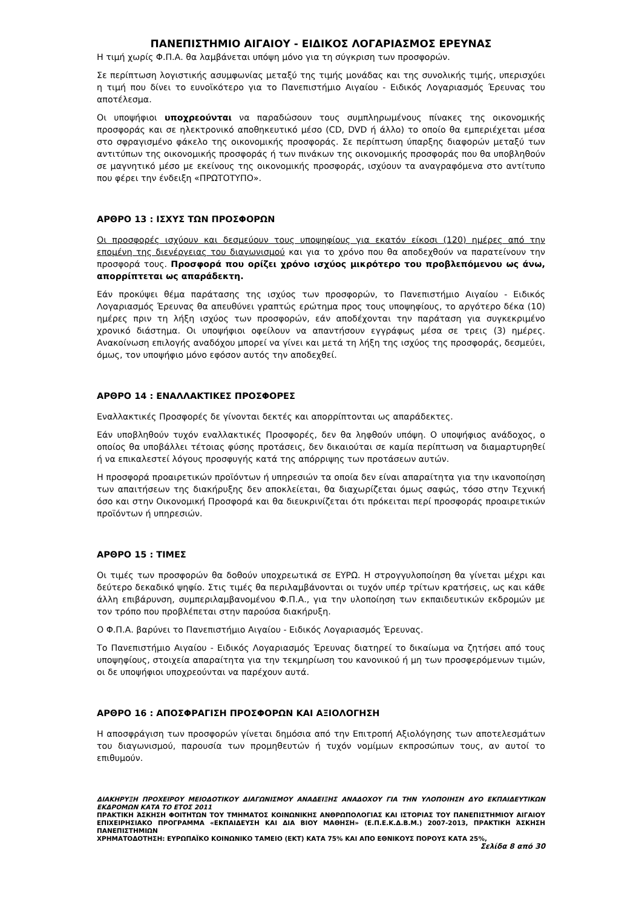ΠΑΝΕΠΙΣΤΗΜΙΟ ΑΙΓΑΙΟΥ - ΕΙΔΙΚΟΣ ΛΟΓΑΡΙΑΣΜΟΣ ΕΡΕΥΝΑΣ
Η τιμή χωρίς Φ.Π.Α. θα λαμβάνεται υπόψη μόνο για τη σύγκριση των προσφορών.
Σε περίπτωση λογιστικής ασυμφωνίας μεταξύ της τιμής μονάδας και της συνολικής τιμής, υπερισχύει η τιμή που δίνει το ευνοϊκότερο για το Πανεπιστήμιο Αιγαίου - Ειδικός Λογαριασμός Έρευνας του αποτέλεσμα.
Οι υποψήφιοι υποχρεούνται να παραδώσουν τους συμπληρωμένους πίνακες της οικονομικής προσφοράς και σε ηλεκτρονικό αποθηκευτικό μέσο (CD, DVD ή άλλο) το οποίο θα εμπεριέχεται μέσα στο σφραγισμένο φάκελο της οικονομικής προσφοράς. Σε περίπτωση ύπαρξης διαφορών μεταξύ των αντιτύπων της οικονομικής προσφοράς ή των πινάκων της οικονομικής προσφοράς που θα υποβληθούν σε μαγνητικό μέσο με εκείνους της οικονομικής προσφοράς, ισχύουν τα αναγραφόμενα στο αντίτυπο που φέρει την ένδειξη «ΠΡΩΤΟΤΥΠΟ».
ΑΡΘΡΟ 13 : ΙΣΧΥΣ ΤΩΝ ΠΡΟΣΦΟΡΩΝ
Οι προσφορές ισχύουν και δεσμεύουν τους υποψηφίους για εκατόν είκοσι (120) ημέρες από την επομένη της διενέργειας του διαγωνισμού και για το χρόνο που θα αποδεχθούν να παρατείνουν την προσφορά τους. Προσφορά που ορίζει χρόνο ισχύος μικρότερο του προβλεπόμενου ως άνω, απορρίπτεται ως απαράδεκτη.
Εάν προκύψει θέμα παράτασης της ισχύος των προσφορών, το Πανεπιστήμιο Αιγαίου - Ειδικός Λογαριασμός Έρευνας θα απευθύνει γραπτώς ερώτημα προς τους υποψηφίους, το αργότερο δέκα (10) ημέρες πριν τη λήξη ισχύος των προσφορών, εάν αποδέχονται την παράταση για συγκεκριμένο χρονικό διάστημα. Οι υποψήφιοι οφείλουν να απαντήσουν εγγράφως μέσα σε τρεις (3) ημέρες. Ανακοίνωση επιλογής αναδόχου μπορεί να γίνει και μετά τη λήξη της ισχύος της προσφοράς, δεσμεύει, όμως, τον υποψήφιο μόνο εφόσον αυτός την αποδεχθεί.
ΑΡΘΡΟ 14 : ΕΝΑΛΛΑΚΤΙΚΕΣ ΠΡΟΣΦΟΡΕΣ
Εναλλακτικές Προσφορές δε γίνονται δεκτές και απορρίπτονται ως απαράδεκτες.
Εάν υποβληθούν τυχόν εναλλακτικές Προσφορές, δεν θα ληφθούν υπόψη. Ο υποψήφιος ανάδοχος, ο οποίος θα υποβάλλει τέτοιας φύσης προτάσεις, δεν δικαιούται σε καμία περίπτωση να διαμαρτυρηθεί ή να επικαλεστεί λόγους προσφυγής κατά της απόρριψης των προτάσεων αυτών.
Η προσφορά προαιρετικών προϊόντων ή υπηρεσιών τα οποία δεν είναι απαραίτητα για την ικανοποίηση των απαιτήσεων της διακήρυξης δεν αποκλείεται, θα διαχωρίζεται όμως σαφώς, τόσο στην Τεχνική όσο και στην Οικονομική Προσφορά και θα διευκρινίζεται ότι πρόκειται περί προσφοράς προαιρετικών προϊόντων ή υπηρεσιών.
ΑΡΘΡΟ 15 : ΤΙΜΕΣ
Οι τιμές των προσφορών θα δοθούν υποχρεωτικά σε ΕΥΡΩ. Η στρογγυλοποίηση θα γίνεται μέχρι και δεύτερο δεκαδικό ψηφίο. Στις τιμές θα περιλαμβάνονται οι τυχόν υπέρ τρίτων κρατήσεις, ως και κάθε άλλη επιβάρυνση, συμπεριλαμβανομένου Φ.Π.Α., για την υλοποίηση των εκπαιδευτικών εκδρομών με τον τρόπο που προβλέπεται στην παρούσα διακήρυξη.
Ο Φ.Π.Α. βαρύνει το Πανεπιστήμιο Αιγαίου - Ειδικός Λογαριασμός Έρευνας.
Το Πανεπιστήμιο Αιγαίου - Ειδικός Λογαριασμός Έρευνας διατηρεί το δικαίωμα να ζητήσει από τους υποψηφίους, στοιχεία απαραίτητα για την τεκμηρίωση του κανονικού ή μη των προσφερόμενων τιμών, οι δε υποψήφιοι υποχρεούνται να παρέχουν αυτά.
ΑΡΘΡΟ 16 : ΑΠΟΣΦΡΑΓΙΣΗ ΠΡΟΣΦΟΡΩΝ ΚΑΙ ΑΞΙΟΛΟΓΗΣΗ
Η αποσφράγιση των προσφορών γίνεται δημόσια από την Επιτροπή Αξιολόγησης των αποτελεσμάτων του διαγωνισμού, παρουσία των προμηθευτών ή τυχόν νομίμων εκπροσώπων τους, αν αυτοί το επιθυμούν.
ΔΙΑΚΗΡΥΞΗ ΠΡΟΧΕΙΡΟΥ ΜΕΙΟΔΟΤΙΚΟΥ ΔΙΑΓΩΝΙΣΜΟΥ ΑΝΑΔΕΙΞΗΣ ΑΝΑΔΟΧΟΥ ΓΙΑ ΤΗΝ ΥΛΟΠΟΙΗΣΗ ΔΥΟ ΕΚΠΑΙΔΕΥΤΙΚΩΝ ΕΚΔΡΟΜΩΝ ΚΑΤΑ ΤΟ ΕΤΟΣ 2011
ΠΡΑΚΤΙΚΗ ΆΣΚΗΣΗ ΦΟΙΤΗΤΩΝ ΤΟΥ ΤΜΗΜΑΤΟΣ ΚΟΙΝΩΝΙΚΗΣ ΑΝΘΡΩΠΟΛΟΓΙΑΣ ΚΑΙ ΙΣΤΟΡΙΑΣ ΤΟΥ ΠΑΝΕΠΙΣΤΗΜΙΟΥ ΑΙΓΑΙΟΥ ΕΠΙΧΕΙΡΗΣΙΑΚΟ ΠΡΟΓΡΑΜΜΑ «ΕΚΠΑΙΔΕΥΣΗ ΚΑΙ ΔΙΑ ΒΙΟΥ ΜΑΘΗΣΗ» (Ε.Π.Ε.Κ.Δ.Β.Μ.) 2007-2013, ΠΡΑΚΤΙΚΗ ΆΣΚΗΣΗ ΠΑΝΕΠΙΣΤΗΜΙΩΝ
ΧΡΗΜΑΤΟΔΟΤΗΣΗ: ΕΥΡΩΠΑΪΚΟ ΚΟΙΝΩΝΙΚΟ ΤΑΜΕΙΟ (ΕΚΤ) ΚΑΤΑ 75% ΚΑΙ ΑΠΟ ΕΘΝΙΚΟΥΣ ΠΟΡΟΥΣ ΚΑΤΑ 25%,
Σελίδα 8 από 30